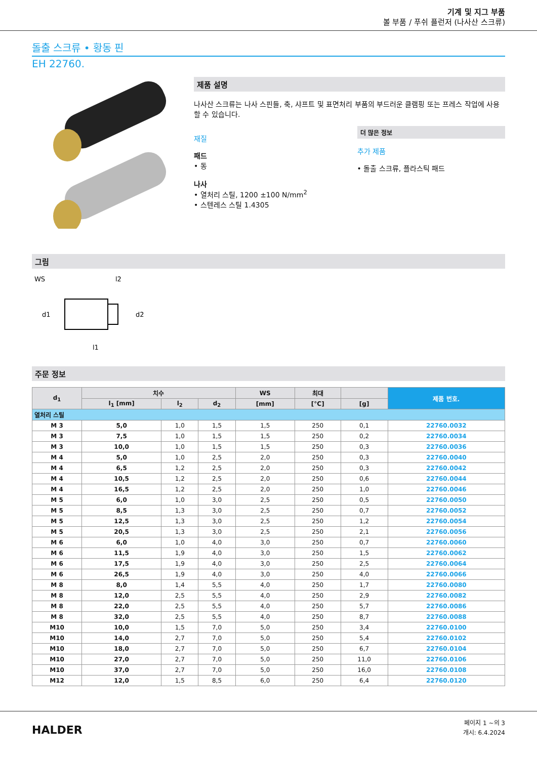기계 및 지그 부품
볼 부품 / 푸쉬 플런저 (나사산 스크류)
돌출 스크류 • 황동 핀
EH 22760.
제품 설명
나사산 스크류는 나사 스핀들, 축, 샤프트 및 표면처리 부품의 부드러운 클램핑 또는 프레스 작업에 사용할 수 있습니다.
재질
패드
• 동
나사
• 열처리 스틸, 1200 ±100 N/mm<sup>2</sup>
• 스텐레스 스틸 1.4305
더 많은 정보
추가 제품
• 돌출 스크류, 플라스틱 패드
그림
WS
l2
l1
d1
d2
주문 정보
| d<sub>1</sub> | 치수 | | | WS | 최대 | | 제품 번호. |
| --- | --- | --- | --- | --- | --- | --- | --- |
| | l<sub>1</sub> [mm] | l<sub>2</sub> | d<sub>2</sub> | [mm] | [°C] | [g] | |
| 열처리 스틸 | | | | | | | |
| M 3 | 5,0 | 1,0 | 1,5 | 1,5 | 250 | 0,1 | 22760.0032 |
| M 3 | 7,5 | 1,0 | 1,5 | 1,5 | 250 | 0,2 | 22760.0034 |
| M 3 | 10,0 | 1,0 | 1,5 | 1,5 | 250 | 0,3 | 22760.0036 |
| M 4 | 5,0 | 1,0 | 2,5 | 2,0 | 250 | 0,3 | 22760.0040 |
| M 4 | 6,5 | 1,2 | 2,5 | 2,0 | 250 | 0,3 | 22760.0042 |
| M 4 | 10,5 | 1,2 | 2,5 | 2,0 | 250 | 0,6 | 22760.0044 |
| M 4 | 16,5 | 1,2 | 2,5 | 2,0 | 250 | 1,0 | 22760.0046 |
| M 5 | 6,0 | 1,0 | 3,0 | 2,5 | 250 | 0,5 | 22760.0050 |
| M 5 | 8,5 | 1,3 | 3,0 | 2,5 | 250 | 0,7 | 22760.0052 |
| M 5 | 12,5 | 1,3 | 3,0 | 2,5 | 250 | 1,2 | 22760.0054 |
| M 5 | 20,5 | 1,3 | 3,0 | 2,5 | 250 | 2,1 | 22760.0056 |
| M 6 | 6,0 | 1,0 | 4,0 | 3,0 | 250 | 0,7 | 22760.0060 |
| M 6 | 11,5 | 1,9 | 4,0 | 3,0 | 250 | 1,5 | 22760.0062 |
| M 6 | 17,5 | 1,9 | 4,0 | 3,0 | 250 | 2,5 | 22760.0064 |
| M 6 | 26,5 | 1,9 | 4,0 | 3,0 | 250 | 4,0 | 22760.0066 |
| M 8 | 8,0 | 1,4 | 5,5 | 4,0 | 250 | 1,7 | 22760.0080 |
| M 8 | 12,0 | 2,5 | 5,5 | 4,0 | 250 | 2,9 | 22760.0082 |
| M 8 | 22,0 | 2,5 | 5,5 | 4,0 | 250 | 5,7 | 22760.0086 |
| M 8 | 32,0 | 2,5 | 5,5 | 4,0 | 250 | 8,7 | 22760.0088 |
| M10 | 10,0 | 1,5 | 7,0 | 5,0 | 250 | 3,4 | 22760.0100 |
| M10 | 14,0 | 2,7 | 7,0 | 5,0 | 250 | 5,4 | 22760.0102 |
| M10 | 18,0 | 2,7 | 7,0 | 5,0 | 250 | 6,7 | 22760.0104 |
| M10 | 27,0 | 2,7 | 7,0 | 5,0 | 250 | 11,0 | 22760.0106 |
| M10 | 37,0 | 2,7 | 7,0 | 5,0 | 250 | 16,0 | 22760.0108 |
| M12 | 12,0 | 1,5 | 8,5 | 6,0 | 250 | 6,4 | 22760.0120 |
HALDER
페이지 1 ~의 3
개시: 6.4.2024